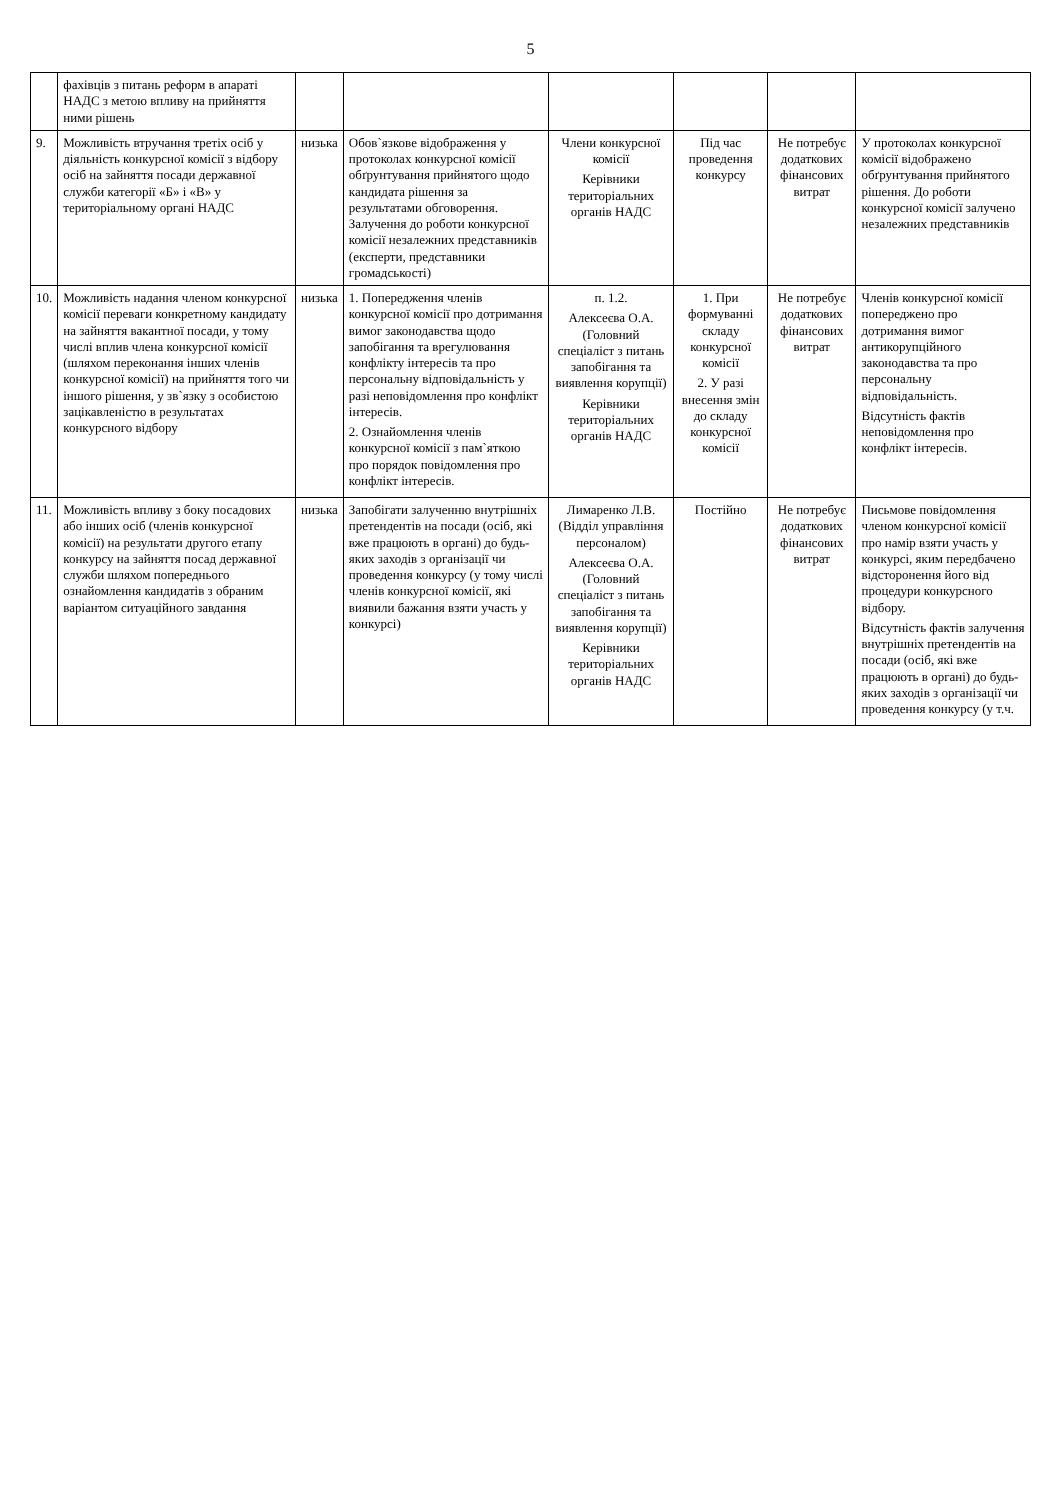5
| | фахівців з питань реформ в апараті НАДС з метою впливу на прийняття ними рішень | | | | | | |
| 9. | Можливість втручання третіх осіб у діяльність конкурсної комісії з відбору осіб на зайняття посади державної служби категорії «Б» і «В» у територіальному органі НАДС | низька | Обов`язкове відображення у протоколах конкурсної комісії обґрунтування прийнятого щодо кандидата рішення за результатами обговорення. Залучення до роботи конкурсної комісії незалежних представників (експерти, представники громадськості) | Члени конкурсної комісії Керівники територіальних органів НАДС | Під час проведення конкурсу | Не потребує додаткових фінансових витрат | У протоколах конкурсної комісії відображено обґрунтування прийнятого рішення. До роботи конкурсної комісії залучено незалежних представників |
| 10. | Можливість надання членом конкурсної комісії переваги конкретному кандидату на зайняття вакантної посади, у тому числі вплив члена конкурсної комісії (шляхом переконання інших членів конкурсної комісії) на прийняття того чи іншого рішення, у зв`язку з особистою зацікавленістю в результатах конкурсного відбору | низька | 1. Попередження членів конкурсної комісії про дотримання вимог законодавства щодо запобігання та врегулювання конфлікту інтересів та про персональну відповідальність у разі неповідомлення про конфлікт інтересів. 2. Ознайомлення членів конкурсної комісії з пам`яткою про порядок повідомлення про конфлікт інтересів. | п. 1.2. Алексеєва О.А. (Головний спеціаліст з питань запобігання та виявлення корупції) Керівники територіальних органів НАДС | 1. При формуванні складу конкурсної комісії 2. У разі внесення змін до складу конкурсної комісії | Не потребує додаткових фінансових витрат | Членів конкурсної комісії попереджено про дотримання вимог антикорупційного законодавства та про персональну відповідальність. Відсутність фактів неповідомлення про конфлікт інтересів. |
| 11. | Можливість впливу з боку посадових або інших осіб (членів конкурсної комісії) на результати другого етапу конкурсу на зайняття посад державної служби шляхом попереднього ознайомлення кандидатів з обраним варіантом ситуаційного завдання | низька | Запобігати залученню внутрішніх претендентів на посади (осіб, які вже працюють в органі) до будь-яких заходів з організації чи проведення конкурсу (у тому числі членів конкурсної комісії, які виявили бажання взяти участь у конкурсі) | Лимаренко Л.В. (Відділ управління персоналом) Алексеєва О.А. (Головний спеціаліст з питань запобігання та виявлення корупції) Керівники територіальних органів НАДС | Постійно | Не потребує додаткових фінансових витрат | Письмове повідомлення членом конкурсної комісії про намір взяти участь у конкурсі, яким передбачено відсторонення його від процедури конкурсного відбору. Відсутність фактів залучення внутрішніх претендентів на посади (осіб, які вже працюють в органі) до будь-яких заходів з організації чи проведення конкурсу (у т.ч. |